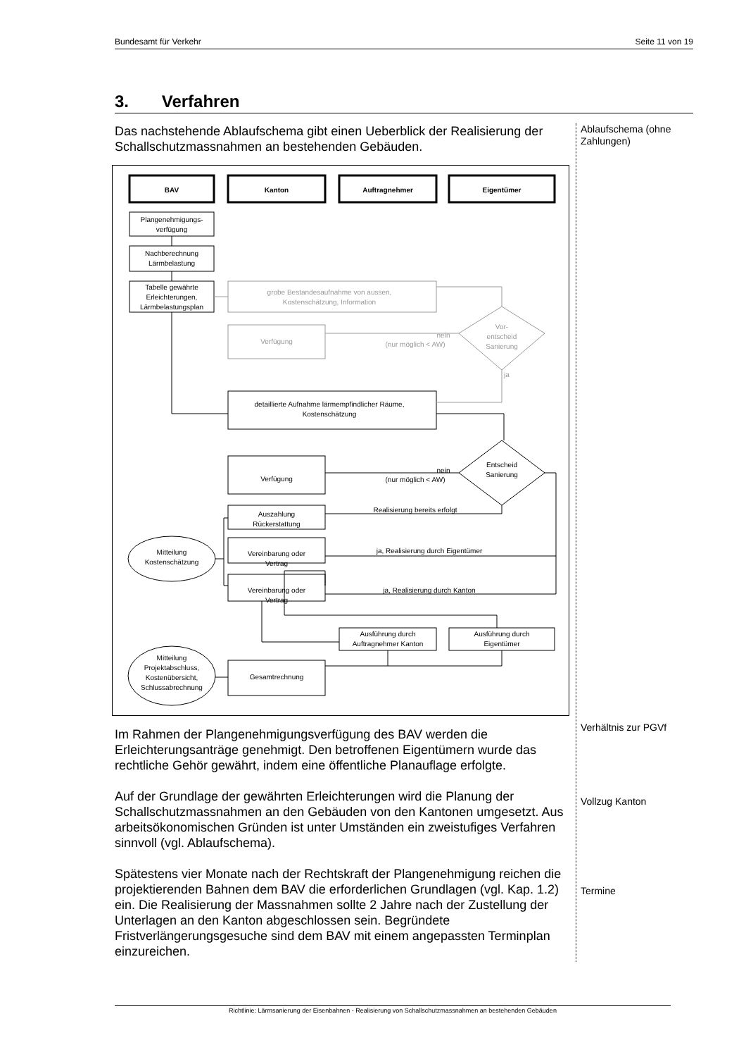Bundesamt für Verkehr Seite 11 von 19
3. Verfahren
Das nachstehende Ablaufschema gibt einen Ueberblick der Realisierung der Schallschutzmassnahmen an bestehenden Gebäuden.
BAV
Kanton
Auftragnehmer
Eigentümer
Plangenehmigungs-
verfügung
Nachberechnung
Lärmbelastung
Tabelle gewährte
Erleichterungen,
Lärmbelastungsplan
grobe Bestandesaufnahme von aussen,
Kostenschätzung, Information
Verfügung
Vor-
entscheid
Sanierung
nein
(nur möglich < AW)
ja
detaillierte Aufnahme lärmempfindlicher Räume,
Kostenschätzung
Entscheid
Sanierung
Verfügung
nein
(nur möglich < AW)
Auszahlung
Rückerstattung
Realisierung bereits erfolgt
Mitteilung
Kostenschätzung
Vereinbarung oder
Vertrag
ja, Realisierung durch Eigentümer
Vereinbarung oder
Vertrag
ja, Realisierung durch Kanton
Ausführung durch
Auftragnehmer Kanton
Ausführung durch
Eigentümer
Gesamtrechnung
Mitteilung
Projektabschluss,
Kostenübersicht,
Schlussabrechnung
Im Rahmen der Plangenehmigungsverfügung des BAV werden die Erleichterungsanträge genehmigt. Den betroffenen Eigentümern wurde das rechtliche Gehör gewährt, indem eine öffentliche Planauflage erfolgte.
Auf der Grundlage der gewährten Erleichterungen wird die Planung der Schallschutzmassnahmen an den Gebäuden von den Kantonen umgesetzt. Aus arbeitsökonomischen Gründen ist unter Umständen ein zweistufiges Verfahren sinnvoll (vgl. Ablaufschema).
Spätestens vier Monate nach der Rechtskraft der Plangenehmigung reichen die projektierenden Bahnen dem BAV die erforderlichen Grundlagen (vgl. Kap. 1.2) ein. Die Realisierung der Massnahmen sollte 2 Jahre nach der Zustellung der Unterlagen an den Kanton abgeschlossen sein. Begründete Fristverlängerungsgesuche sind dem BAV mit einem angepassten Terminplan einzureichen.
Ablaufschema (ohne Zahlungen)
Verhältnis zur PGVf
Vollzug Kanton
Termine
Richtlinie: Lärmsanierung der Eisenbahnen - Realisierung von Schallschutzmassnahmen an bestehenden Gebäuden